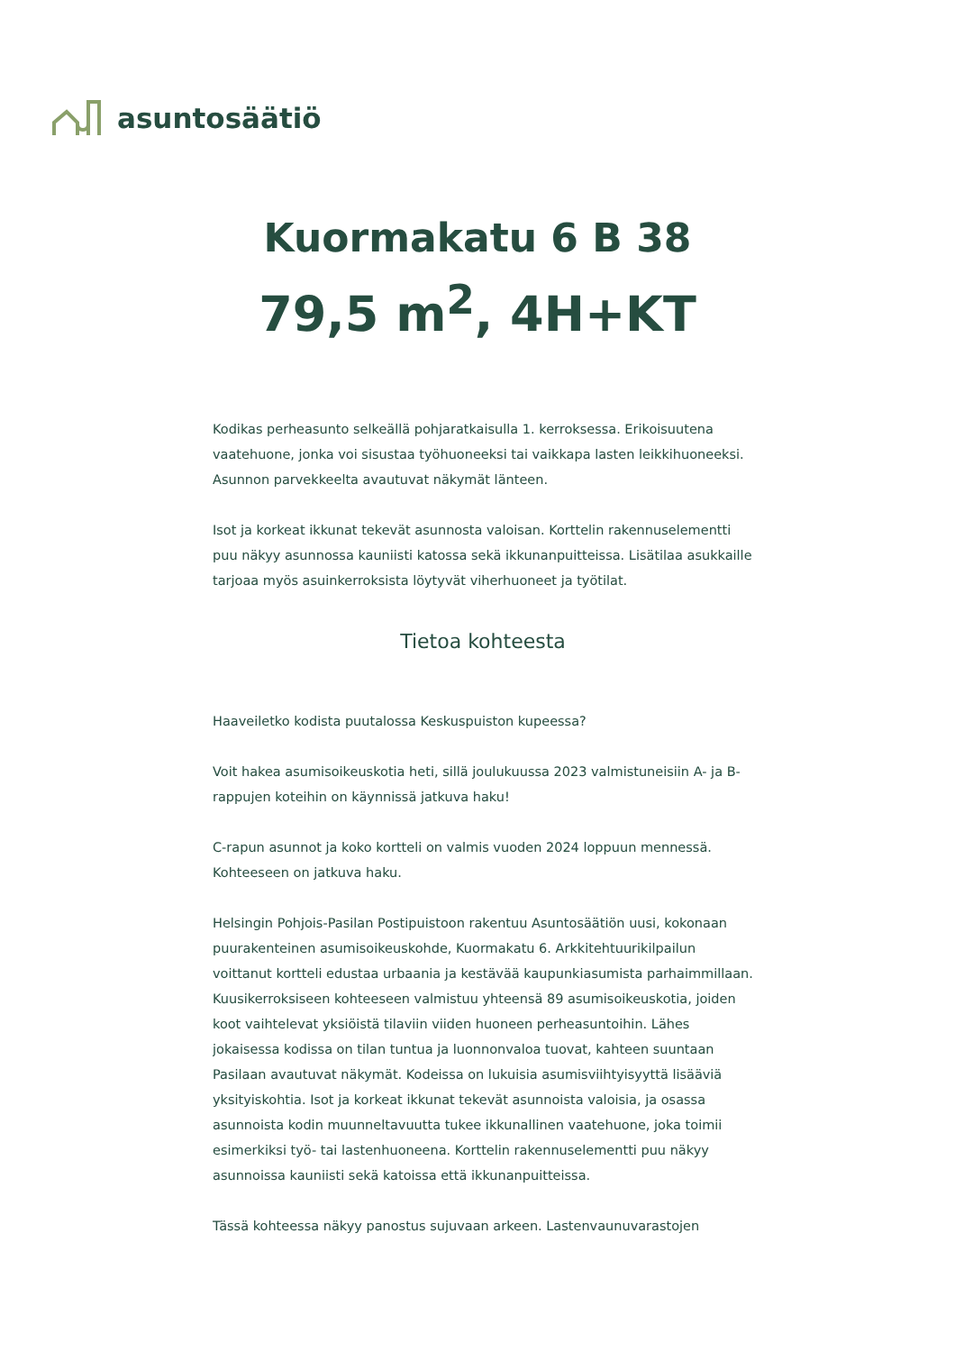asuntosäätiö
Kuormakatu 6 B 38
79,5 m<sup>2</sup>, 4H+KT
Kodikas perheasunto selkeällä pohjaratkaisulla 1. kerroksessa. Erikoisuutena vaatehuone, jonka voi sisustaa työhuoneeksi tai vaikkapa lasten leikkihuoneeksi. Asunnon parvekkeelta avautuvat näkymät länteen.
Isot ja korkeat ikkunat tekevät asunnosta valoisan. Korttelin rakennuselementti puu näkyy asunnossa kauniisti katossa sekä ikkunanpuitteissa. Lisätilaa asukkaille tarjoaa myös asuinkerroksista löytyvät viherhuoneet ja työtilat.
Tietoa kohteesta
Haaveiletko kodista puutalossa Keskuspuiston kupeessa?
Voit hakea asumisoikeuskotia heti, sillä joulukuussa 2023 valmistuneisiin A- ja B-rappujen koteihin on käynnissä jatkuva haku!
C-rapun asunnot ja koko kortteli on valmis vuoden 2024 loppuun mennessä. Kohteeseen on jatkuva haku.
Helsingin Pohjois-Pasilan Postipuistoon rakentuu Asuntosäätiön uusi, kokonaan puurakenteinen asumisoikeuskohde, Kuormakatu 6. Arkkitehtuurikilpailun voittanut kortteli edustaa urbaania ja kestävää kaupunkiasumista parhaimmillaan.
Kuusikerroksiseen kohteeseen valmistuu yhteensä 89 asumisoikeuskotia, joiden koot vaihtelevat yksiöistä tilaviin viiden huoneen perheasuntoihin. Lähes jokaisessa kodissa on tilan tuntua ja luonnonvaloa tuovat, kahteen suuntaan Pasilaan avautuvat näkymät. Kodeissa on lukuisia asumisviihtyisyyttä lisääviä yksityiskohtia. Isot ja korkeat ikkunat tekevät asunnoista valoisia, ja osassa asunnoista kodin muunneltavuutta tukee ikkunallinen vaatehuone, joka toimii esimerkiksi työ- tai lastenhuoneena. Korttelin rakennuselementti puu näkyy asunnoissa kauniisti sekä katoissa että ikkunanpuitteissa.
Tässä kohteessa näkyy panostus sujuvaan arkeen. Lastenvaunuvarastojen